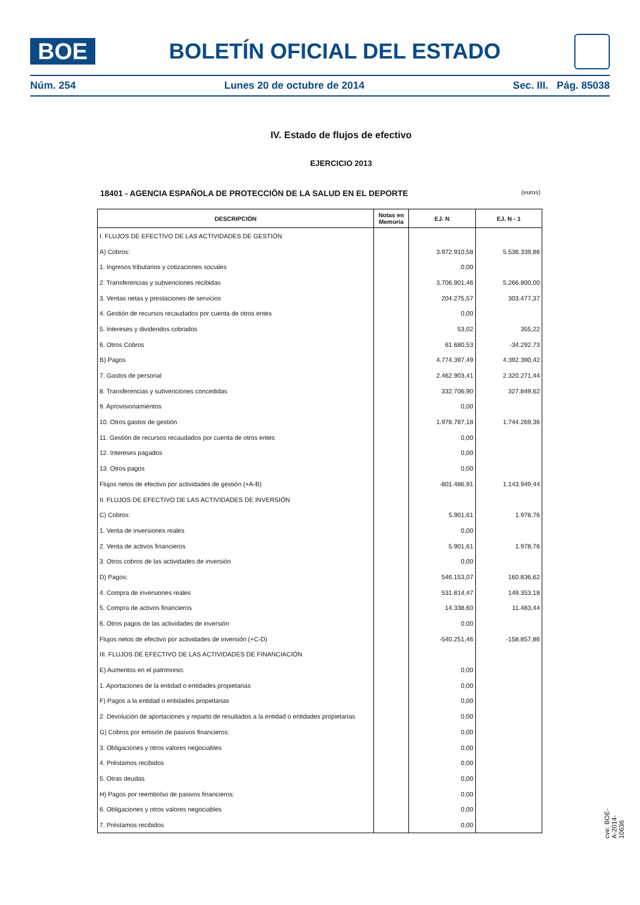BOE
BOLETÍN OFICIAL DEL ESTADO
Núm. 254 Lunes 20 de octubre de 2014 Sec. III. Pág. 85038
IV. Estado de flujos de efectivo
EJERCICIO 2013
18401 - AGENCIA ESPAÑOLA DE PROTECCIÓN DE LA SALUD EN EL DEPORTE
(euros)
| DESCRIPCIÓN | Notas en Memoria | EJ. N | EJ. N - 1 |
| --- | --- | --- | --- |
| I. FLUJOS DE EFECTIVO DE LAS ACTIVIDADES DE GESTIÓN | | | |
| A) Cobros: | | 3.972.910,58 | 5.536.339,86 |
| 1. Ingresos tributarios y cotizaciones sociales | | 0,00 | |
| 2. Transferencias y subvenciones recibidas | | 3.706.901,46 | 5.266.800,00 |
| 3. Ventas netas y prestaciones de servicios | | 204.275,57 | 303.477,37 |
| 4. Gestión de recursos recaudados por cuenta de otros entes | | 0,00 | |
| 5. Intereses y dividendos cobrados | | 53,02 | 355,22 |
| 6. Otros Cobros | | 61.680,53 | -34.292,73 |
| B) Pagos | | 4.774.397,49 | 4.392.390,42 |
| 7. Gastos de personal | | 2.462.903,41 | 2.320.271,44 |
| 8. Transferencias y subvenciones concedidas | | 332.706,90 | 327.849,62 |
| 9. Aprovisionamientos | | 0,00 | |
| 10. Otros gastos de gestión | | 1.978.787,18 | 1.744.269,36 |
| 11. Gestión de recursos recaudados por cuenta de otros entes | | 0,00 | |
| 12. Intereses pagados | | 0,00 | |
| 13. Otros pagos | | 0,00 | |
| Flujos netos de efectivo por actividades de gestión (+A-B) | | -801.486,91 | 1.143.949,44 |
| II. FLUJOS DE EFECTIVO DE LAS ACTIVIDADES DE INVERSIÓN | | | |
| C) Cobros: | | 5.901,61 | 1.978,76 |
| 1. Venta de inversiones reales | | 0,00 | |
| 2. Venta de activos financieros | | 5.901,61 | 1.978,76 |
| 3. Otros cobros de las actividades de inversión | | 0,00 | |
| D) Pagos: | | 546.153,07 | 160.836,62 |
| 4. Compra de inversiones reales | | 531.814,47 | 149.353,18 |
| 5. Compra de activos financieros | | 14.338,60 | 11.483,44 |
| 6. Otros pagos de las actividades de inversión | | 0,00 | |
| Flujos netos de efectivo por actividades de inversión (+C-D) | | -540.251,46 | -158.857,86 |
| III. FLUJOS DE EFECTIVO DE LAS ACTIVIDADES DE FINANCIACIÓN | | | |
| E) Aumentos en el patrimonio: | | 0,00 | |
| 1. Aportaciones de la entidad o entidades propietarias | | 0,00 | |
| F) Pagos a la entidad o entidades propietarias | | 0,00 | |
| 2. Devolución de aportaciones y reparto de resultados a la entidad o entidades propietarias | | 0,00 | |
| G) Cobros por emisión de pasivos financieros: | | 0,00 | |
| 3. Obligaciones y otros valores negociables | | 0,00 | |
| 4. Préstamos recibidos | | 0,00 | |
| 5. Otras deudas | | 0,00 | |
| H) Pagos por reembolso de pasivos financieros: | | 0,00 | |
| 6. Obligaciones y otros valores negociables | | 0,00 | |
| 7. Préstamos recibidos | | 0,00 | |
cve: BOE-A-2014-10636